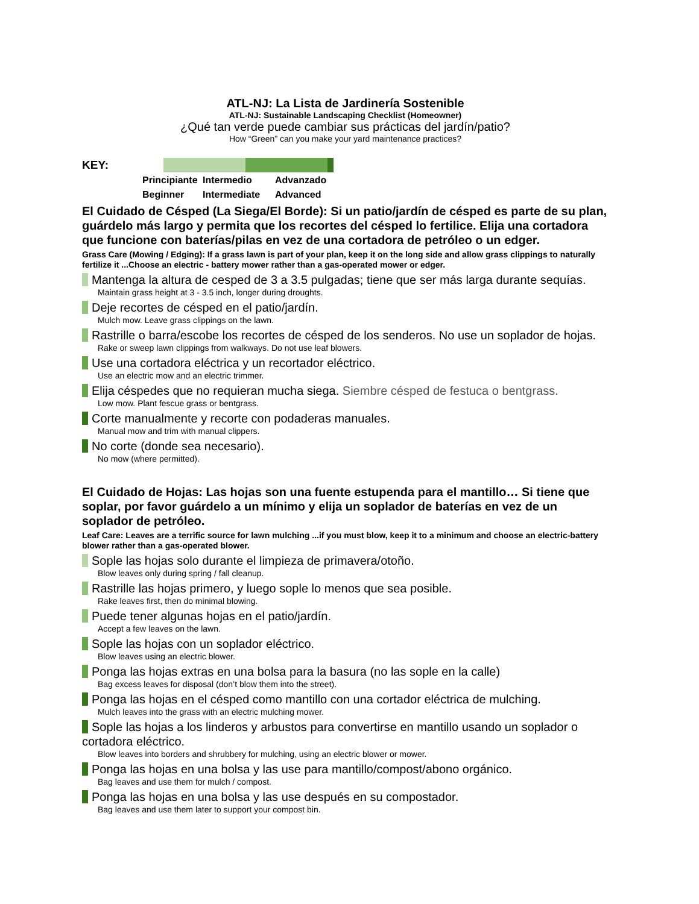ATL-NJ: La Lista de Jardinería Sostenible
ATL-NJ: Sustainable Landscaping Checklist (Homeowner)
¿Qué tan verde puede cambiar sus prácticas del jardín/patio?
How “Green” can you make your yard maintenance practices?
KEY:
Principiante Intermedio Advanzado Beginner Intermediate Advanced
El Cuidado de Césped (La Siega/El Borde): Si un patio/jardín de césped es parte de su plan, guárdelo más largo y permita que los recortes del césped lo fertilice. Elija una cortadora que funcione con baterías/pilas en vez de una cortadora de petróleo o un edger.
Grass Care (Mowing / Edging): If a grass lawn is part of your plan, keep it on the long side and allow grass clippings to naturally fertilize it ...Choose an electric - battery mower rather than a gas-operated mower or edger.
Mantenga la altura de cesped de 3 a 3.5 pulgadas; tiene que ser más larga durante sequías.
Maintain grass height at 3 - 3.5 inch, longer during droughts.
Deje recortes de césped en el patio/jardín.
Mulch mow. Leave grass clippings on the lawn.
Rastrille o barra/escobe los recortes de césped de los senderos. No use un soplador de hojas.
Rake or sweep lawn clippings from walkways. Do not use leaf blowers.
Use una cortadora eléctrica y un recortador eléctrico.
Use an electric mow and an electric trimmer.
Elija céspedes que no requieran mucha siega. Siembre césped de festuca o bentgrass.
Low mow. Plant fescue grass or bentgrass.
Corte manualmente y recorte con podaderas manuales.
Manual mow and trim with manual clippers.
No corte (donde sea necesario).
No mow (where permitted).
El Cuidado de Hojas: Las hojas son una fuente estupenda para el mantillo… Si tiene que soplar, por favor guárdelo a un mínimo y elija un soplador de baterías en vez de un soplador de petróleo.
Leaf Care: Leaves are a terrific source for lawn mulching ...if you must blow, keep it to a minimum and choose an electric-battery blower rather than a gas-operated blower.
Sople las hojas solo durante el limpieza de primavera/otoño.
Blow leaves only during spring / fall cleanup.
Rastrille las hojas primero, y luego sople lo menos que sea posible.
Rake leaves first, then do minimal blowing.
Puede tener algunas hojas en el patio/jardín.
Accept a few leaves on the lawn.
Sople las hojas con un soplador eléctrico.
Blow leaves using an electric blower.
Ponga las hojas extras en una bolsa para la basura (no las sople en la calle)
Bag excess leaves for disposal (don’t blow them into the street).
Ponga las hojas en el césped como mantillo con una cortador eléctrica de mulching.
Mulch leaves into the grass with an electric mulching mower.
Sople las hojas a los linderos y arbustos para convertirse en mantillo usando un soplador o cortadora eléctrico.
Blow leaves into borders and shrubbery for mulching, using an electric blower or mower.
Ponga las hojas en una bolsa y las use para mantillo/compost/abono orgánico.
Bag leaves and use them for mulch / compost.
Ponga las hojas en una bolsa y las use después en su compostador.
Bag leaves and use them later to support your compost bin.